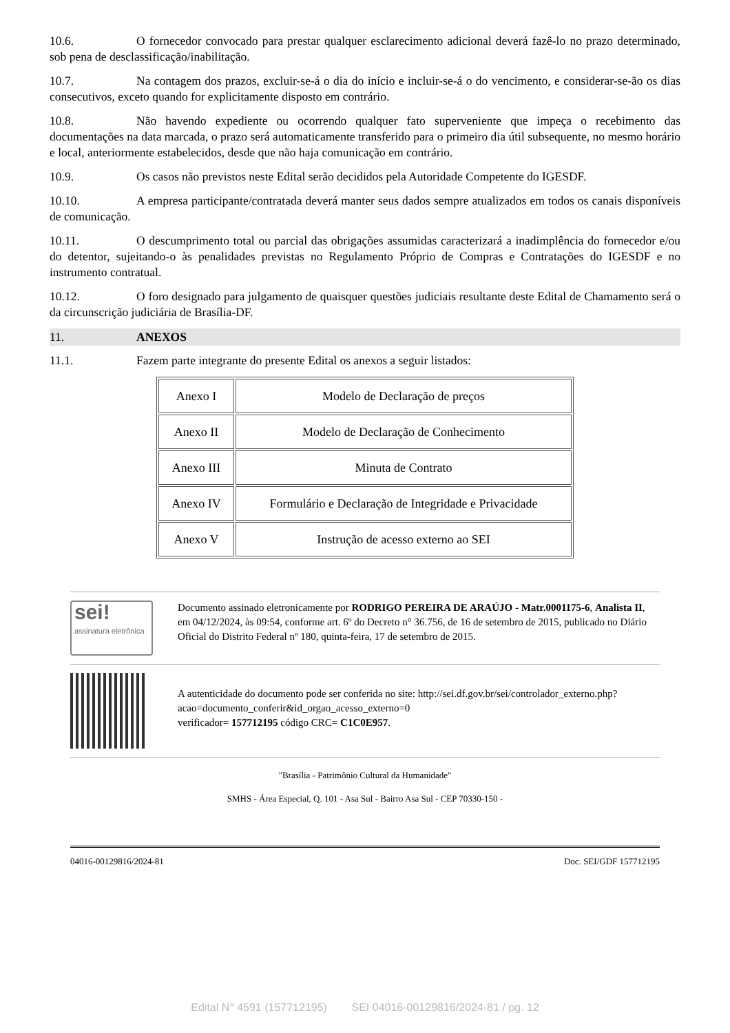10.6. O fornecedor convocado para prestar qualquer esclarecimento adicional deverá fazê-lo no prazo determinado, sob pena de desclassificação/inabilitação.
10.7. Na contagem dos prazos, excluir-se-á o dia do início e incluir-se-á o do vencimento, e considerar-se-ão os dias consecutivos, exceto quando for explicitamente disposto em contrário.
10.8. Não havendo expediente ou ocorrendo qualquer fato superveniente que impeça o recebimento das documentações na data marcada, o prazo será automaticamente transferido para o primeiro dia útil subsequente, no mesmo horário e local, anteriormente estabelecidos, desde que não haja comunicação em contrário.
10.9. Os casos não previstos neste Edital serão decididos pela Autoridade Competente do IGESDF.
10.10. A empresa participante/contratada deverá manter seus dados sempre atualizados em todos os canais disponíveis de comunicação.
10.11. O descumprimento total ou parcial das obrigações assumidas caracterizará a inadimplência do fornecedor e/ou do detentor, sujeitando-o às penalidades previstas no Regulamento Próprio de Compras e Contratações do IGESDF e no instrumento contratual.
10.12. O foro designado para julgamento de quaisquer questões judiciais resultante deste Edital de Chamamento será o da circunscrição judiciária de Brasília-DF.
11. ANEXOS
11.1. Fazem parte integrante do presente Edital os anexos a seguir listados:
| Anexo I | Modelo de Declaração de preços |
| Anexo II | Modelo de Declaração de Conhecimento |
| Anexo III | Minuta de Contrato |
| Anexo IV | Formulário e Declaração de Integridade e Privacidade |
| Anexo V | Instrução de acesso externo ao SEI |
sei!
assinatura eletrônica
Documento assinado eletronicamente por RODRIGO PEREIRA DE ARAÚJO - Matr.0001175-6, Analista II, em 04/12/2024, às 09:54, conforme art. 6º do Decreto n° 36.756, de 16 de setembro de 2015, publicado no Diário Oficial do Distrito Federal nº 180, quinta-feira, 17 de setembro de 2015.
A autenticidade do documento pode ser conferida no site: http://sei.df.gov.br/sei/controlador_externo.php?
acao=documento_conferir&id_orgao_acesso_externo=0
verificador= 157712195 código CRC= C1C0E957.
"Brasília - Patrimônio Cultural da Humanidade"
SMHS - Área Especial, Q. 101 - Asa Sul - Bairro Asa Sul - CEP 70330-150 -
04016-00129816/2024-81 Doc. SEI/GDF 157712195
Edital N° 4591 (157712195) SEI 04016-00129816/2024-81 / pg. 12